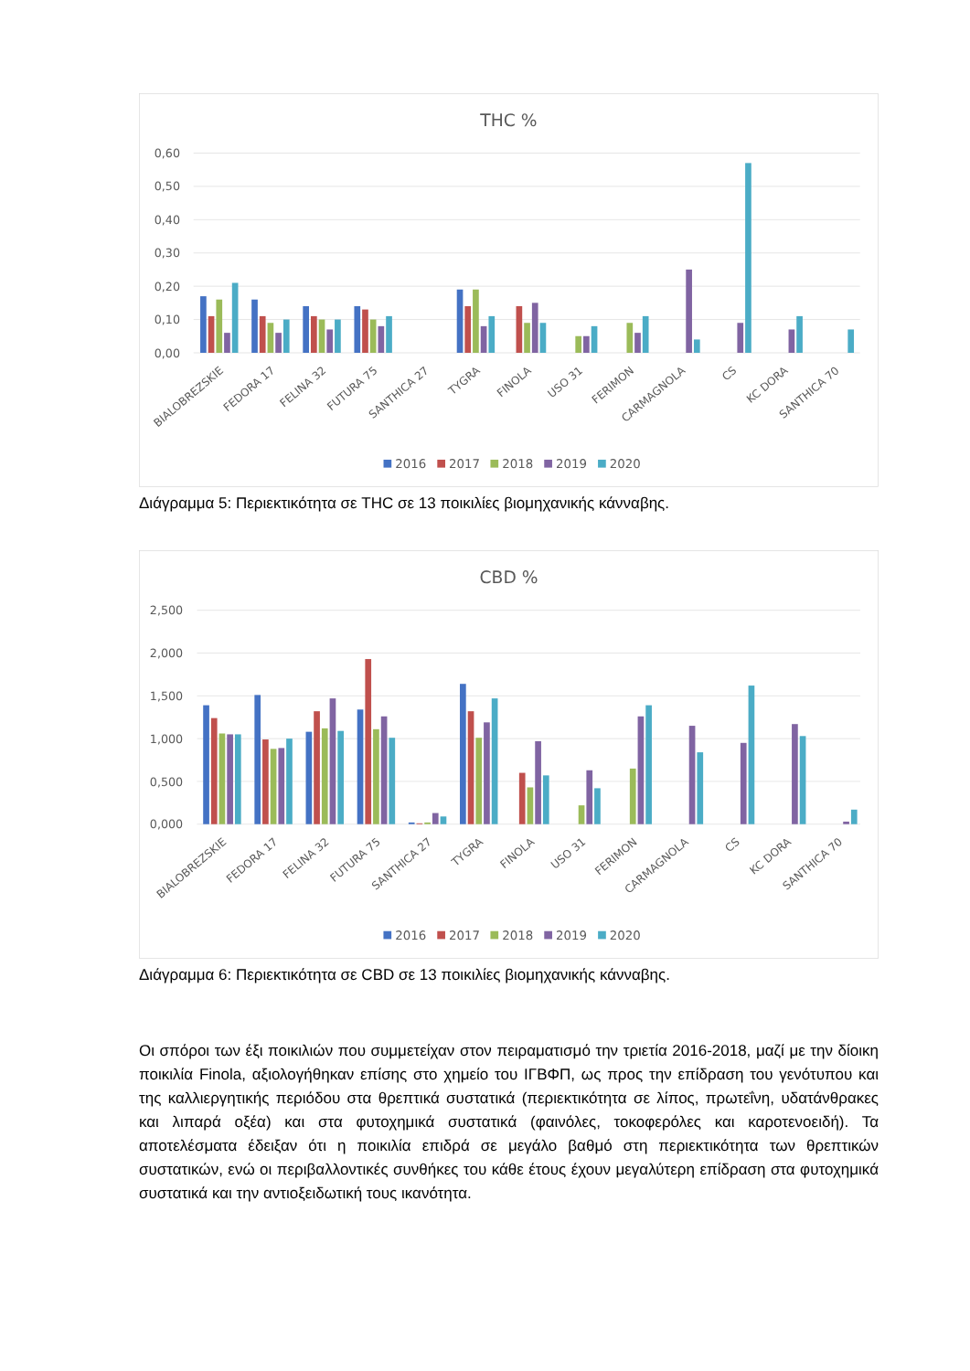THC %
0,60
0,50
0,40
0,30
0,20
0,10
0,00
BIALOBREZSKIE
FEDORA 17
FELINA 32
FUTURA 75
SANTHICA 27
TYGRA
FINOLA
USO 31
FERIMON
CARMAGNOLA
CS
KC DORA
SANTHICA 70
2016
2017
2018
2019
2020
Διάγραμμα 5: Περιεκτικότητα σε THC σε 13 ποικιλίες βιομηχανικής κάνναβης.
CBD %
2,500
2,000
1,500
1,000
0,500
0,000
BIALOBREZSKIE
FEDORA 17
FELINA 32
FUTURA 75
SANTHICA 27
TYGRA
FINOLA
USO 31
FERIMON
CARMAGNOLA
CS
KC DORA
SANTHICA 70
2016
2017
2018
2019
2020
Διάγραμμα 6: Περιεκτικότητα σε CBD σε 13 ποικιλίες βιομηχανικής κάνναβης.
Οι σπόροι των έξι ποικιλιών που συμμετείχαν στον πειραματισμό την τριετία 2016-2018, μαζί με την δίοικη ποικιλία Finola, αξιολογήθηκαν επίσης στο χημείο του ΙΓΒΦΠ, ως προς την επίδραση του γενότυπου και της καλλιεργητικής περιόδου στα θρεπτικά συστατικά (περιεκτικότητα σε λίπος, πρωτεΐνη, υδατάνθρακες και λιπαρά οξέα) και στα φυτοχημικά συστατικά (φαινόλες, τοκοφερόλες και καροτενοειδή). Τα αποτελέσματα έδειξαν ότι η ποικιλία επιδρά σε μεγάλο βαθμό στη περιεκτικότητα των θρεπτικών συστατικών, ενώ οι περιβαλλοντικές συνθήκες του κάθε έτους έχουν μεγαλύτερη επίδραση στα φυτοχημικά συστατικά και την αντιοξειδωτική τους ικανότητα.